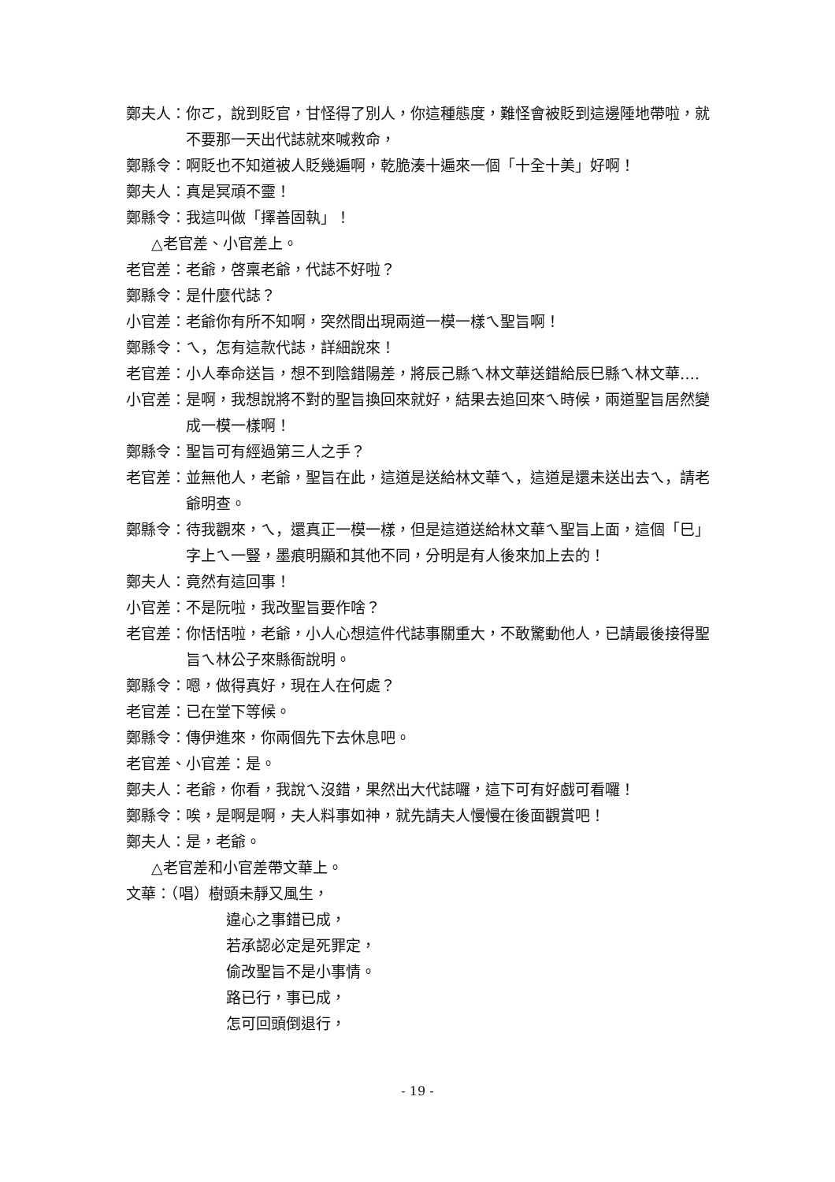鄭夫人： 你ㄛ，說到貶官，甘怪得了別人，你這種態度，難怪會被貶到這邊陲地帶啦，就不要那一天出代誌就來喊救命，
鄭縣令： 啊貶也不知道被人貶幾遍啊，乾脆湊十遍來一個「十全十美」好啊！
鄭夫人： 真是冥頑不靈！
鄭縣令： 我這叫做「擇善固執」！
△老官差、小官差上。
老官差： 老爺，啓稟老爺，代誌不好啦？
鄭縣令： 是什麼代誌？
小官差： 老爺你有所不知啊，突然間出現兩道一模一樣ㄟ聖旨啊！
鄭縣令： ㄟ，怎有這款代誌，詳細說來！
老官差： 小人奉命送旨，想不到陰錯陽差，將辰己縣ㄟ林文華送錯給辰巳縣ㄟ林文華….
小官差： 是啊，我想說將不對的聖旨換回來就好，結果去追回來ㄟ時候，兩道聖旨居然變成一模一樣啊！
鄭縣令： 聖旨可有經過第三人之手？
老官差： 並無他人，老爺，聖旨在此，這道是送給林文華ㄟ，這道是還未送出去ㄟ，請老爺明查。
鄭縣令： 待我觀來，ㄟ，還真正一模一樣，但是這道送給林文華ㄟ聖旨上面，這個「巳」字上ㄟ一豎，墨痕明顯和其他不同，分明是有人後來加上去的！
鄭夫人： 竟然有這回事！
小官差： 不是阮啦，我改聖旨要作啥？
老官差： 你恬恬啦，老爺，小人心想這件代誌事關重大，不敢驚動他人，已請最後接得聖旨ㄟ林公子來縣衙說明。
鄭縣令： 嗯，做得真好，現在人在何處？
老官差： 已在堂下等候。
鄭縣令： 傳伊進來，你兩個先下去休息吧。
老官差、小官差： 是。
鄭夫人： 老爺，你看，我說ㄟ沒錯，果然出大代誌囉，這下可有好戲可看囉！
鄭縣令： 唉，是啊是啊，夫人料事如神，就先請夫人慢慢在後面觀賞吧！
鄭夫人： 是，老爺。
△老官差和小官差帶文華上。
文華：（唱） 樹頭未靜又風生，
違心之事錯已成，
若承認必定是死罪定，
偷改聖旨不是小事情。
路已行，事已成，
怎可回頭倒退行，
- 19 -